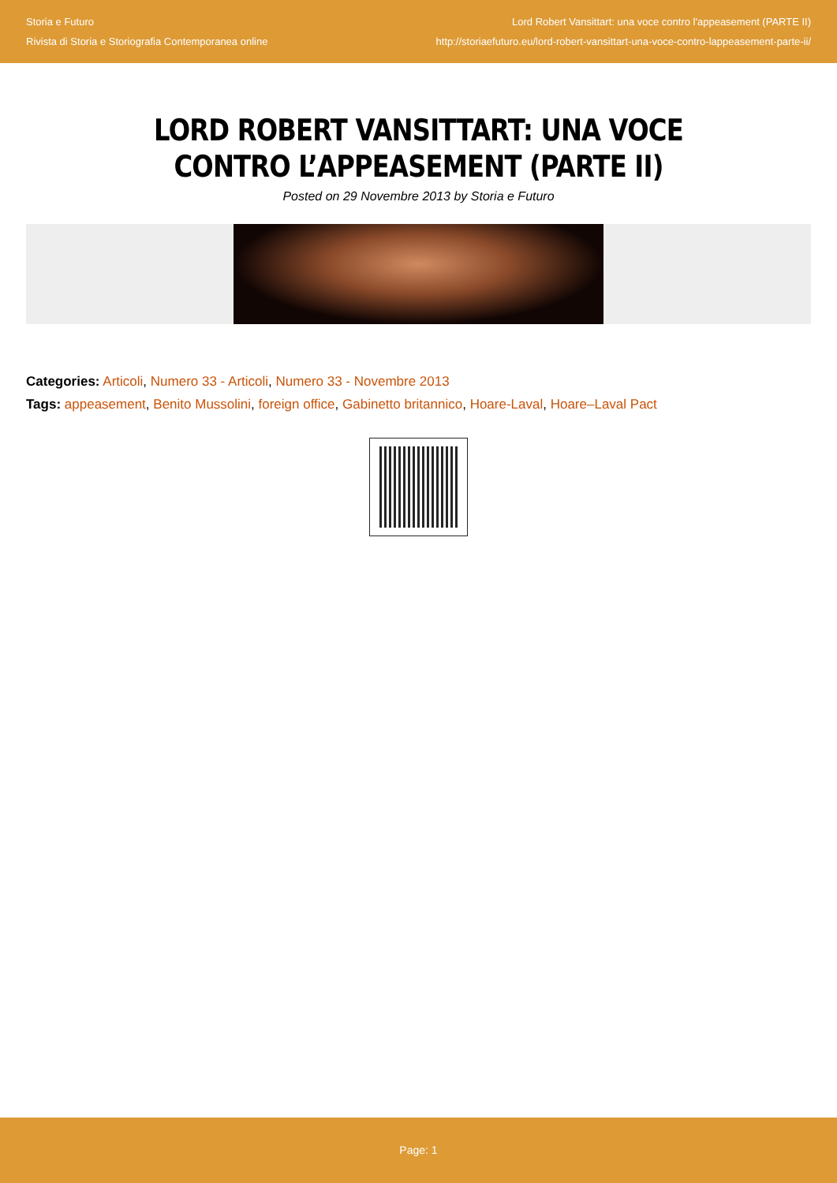Storia e Futuro
Rivista di Storia e Storiografia Contemporanea online
Lord Robert Vansittart: una voce contro l'appeasement (PARTE II)
http://storiaefuturo.eu/lord-robert-vansittart-una-voce-contro-lappeasement-parte-ii/
LORD ROBERT VANSITTART: UNA VOCE CONTRO L’APPEASEMENT (PARTE II)
Posted on 29 Novembre 2013 by Storia e Futuro
Categories: Articoli, Numero 33 - Articoli, Numero 33 - Novembre 2013
Tags: appeasement, Benito Mussolini, foreign office, Gabinetto britannico, Hoare-Laval, Hoare–Laval Pact
Page: 1